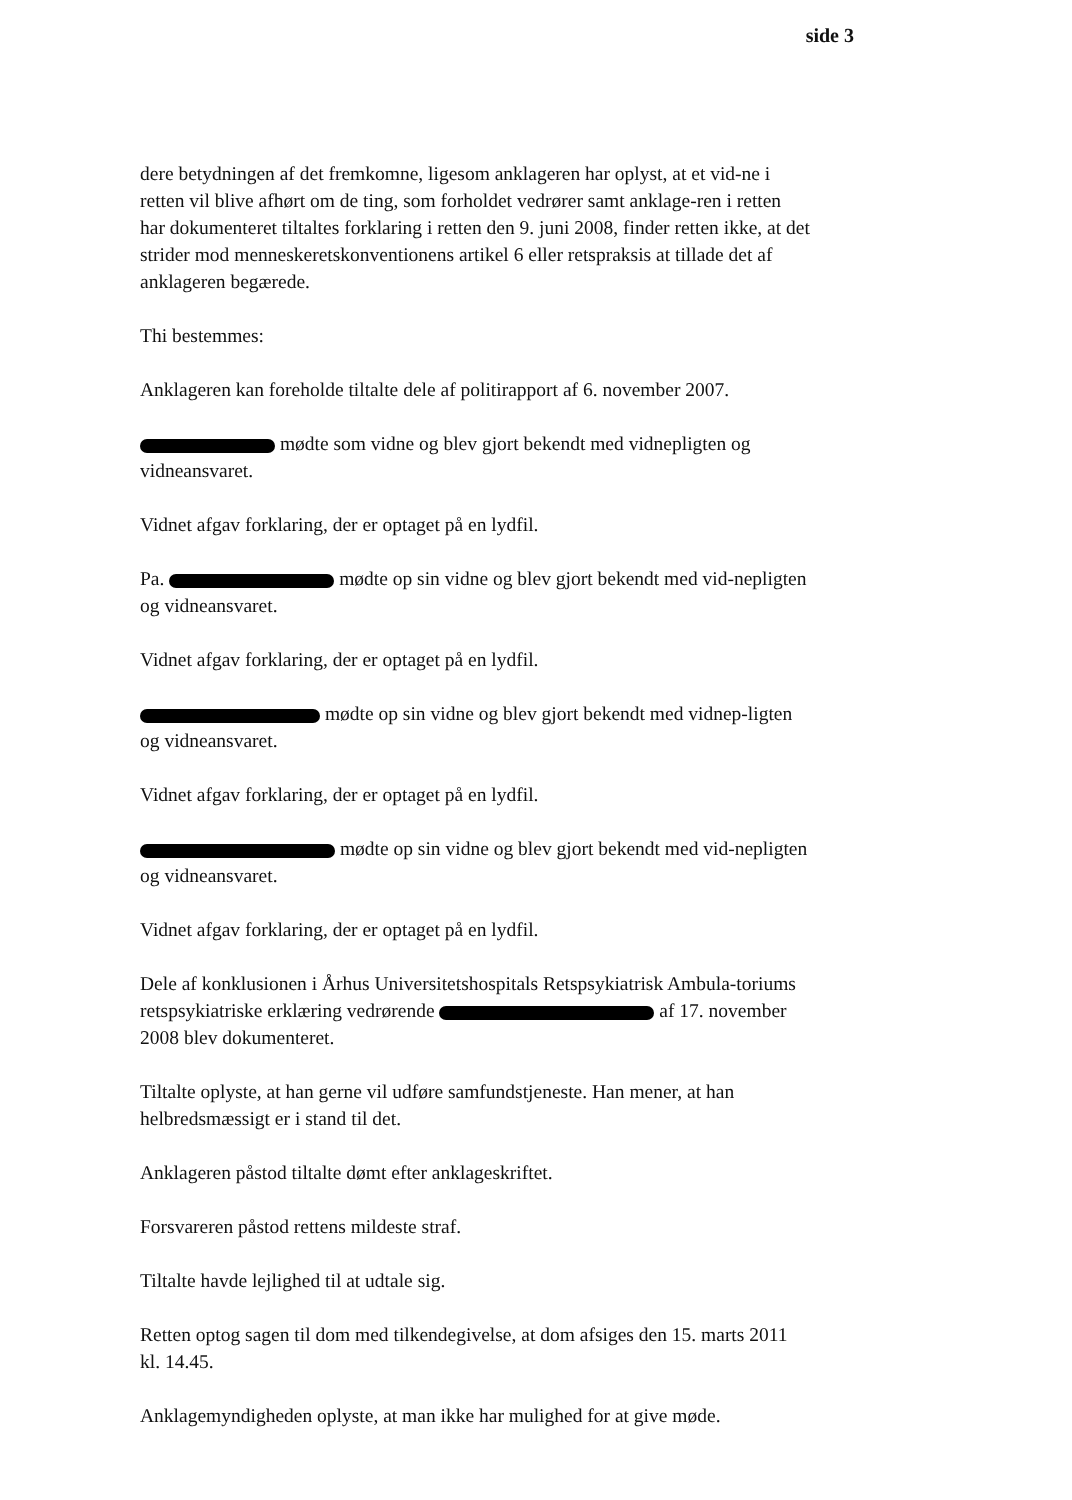side 3
dere betydningen af det fremkomne, ligesom anklageren har oplyst, at et vid-ne i retten vil blive afhørt om de ting, som forholdet vedrører samt anklage-ren i retten har dokumenteret tiltaltes forklaring i retten den 9. juni 2008, finder retten ikke, at det strider mod menneskeretskonventionens artikel 6 eller retspraksis at tillade det af anklageren begærede.
Thi bestemmes:
Anklageren kan foreholde tiltalte dele af politirapport af 6. november 2007.
mødte som vidne og blev gjort bekendt med vidnepligten og vidneansvaret.
Vidnet afgav forklaring, der er optaget på en lydfil.
Pa. mødte op sin vidne og blev gjort bekendt med vid-nepligten og vidneansvaret.
Vidnet afgav forklaring, der er optaget på en lydfil.
mødte op sin vidne og blev gjort bekendt med vidnep-ligten og vidneansvaret.
Vidnet afgav forklaring, der er optaget på en lydfil.
mødte op sin vidne og blev gjort bekendt med vid-nepligten og vidneansvaret.
Vidnet afgav forklaring, der er optaget på en lydfil.
Dele af konklusionen i Århus Universitetshospitals Retspsykiatrisk Ambula-toriums retspsykiatriske erklæring vedrørende af 17. november 2008 blev dokumenteret.
Tiltalte oplyste, at han gerne vil udføre samfundstjeneste. Han mener, at han helbredsmæssigt er i stand til det.
Anklageren påstod tiltalte dømt efter anklageskriftet.
Forsvareren påstod rettens mildeste straf.
Tiltalte havde lejlighed til at udtale sig.
Retten optog sagen til dom med tilkendegivelse, at dom afsiges den 15. marts 2011 kl. 14.45.
Anklagemyndigheden oplyste, at man ikke har mulighed for at give møde.